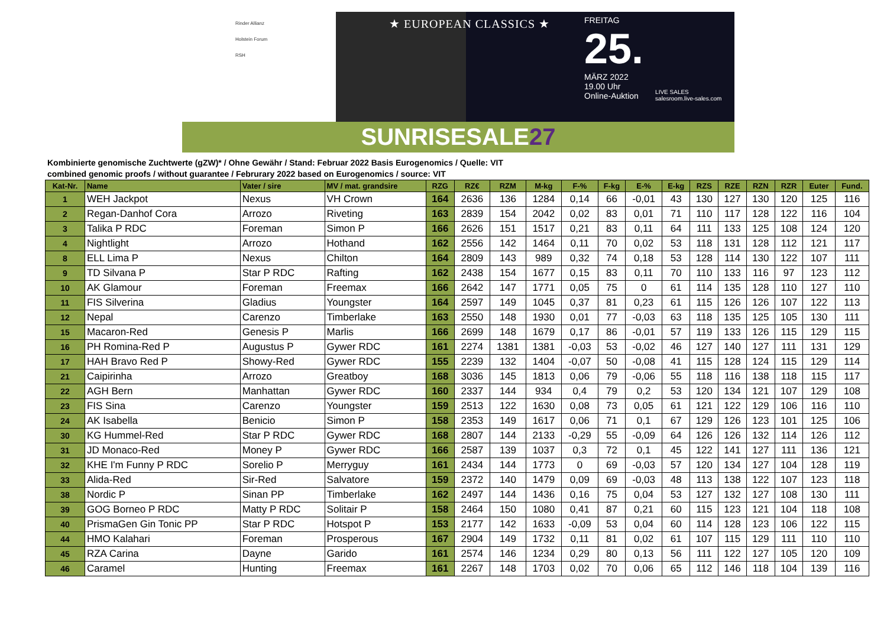Rinder Allianz
Holstein Forum
RSH
★ EUROPEAN CLASSICS ★
FREITAG
25.
MÄRZ 2022
19.00 Uhr
Online-Auktion
LIVE SALES
salesroom.live-sales.com
SUNRISESALE27
Kombinierte genomische Zuchtwerte (gZW)* / Ohne Gewähr / Stand: Februar 2022 Basis Eurogenomics / Quelle: VIT
combined genomic proofs / without guarantee / Februrary 2022 based on Eurogenomics / source: VIT
| Kat-Nr. | Name | Vater / sire | MV / mat. grandsire | RZG | RZ€ | RZM | M-kg | F-% | F-kg | E-% | E-kg | RZS | RZE | RZN | RZR | Euter | Fund. |
| --- | --- | --- | --- | --- | --- | --- | --- | --- | --- | --- | --- | --- | --- | --- | --- | --- | --- |
| 1 | WEH Jackpot | Nexus | VH Crown | 164 | 2636 | 136 | 1284 | 0,14 | 66 | -0,01 | 43 | 130 | 127 | 130 | 120 | 125 | 116 |
| 2 | Regan-Danhof Cora | Arrozo | Riveting | 163 | 2839 | 154 | 2042 | 0,02 | 83 | 0,01 | 71 | 110 | 117 | 128 | 122 | 116 | 104 |
| 3 | Talika P RDC | Foreman | Simon P | 166 | 2626 | 151 | 1517 | 0,21 | 83 | 0,11 | 64 | 111 | 133 | 125 | 108 | 124 | 120 |
| 4 | Nightlight | Arrozo | Hothand | 162 | 2556 | 142 | 1464 | 0,11 | 70 | 0,02 | 53 | 118 | 131 | 128 | 112 | 121 | 117 |
| 8 | ELL Lima P | Nexus | Chilton | 164 | 2809 | 143 | 989 | 0,32 | 74 | 0,18 | 53 | 128 | 114 | 130 | 122 | 107 | 111 |
| 9 | TD Silvana P | Star P RDC | Rafting | 162 | 2438 | 154 | 1677 | 0,15 | 83 | 0,11 | 70 | 110 | 133 | 116 | 97 | 123 | 112 |
| 10 | AK Glamour | Foreman | Freemax | 166 | 2642 | 147 | 1771 | 0,05 | 75 | 0 | 61 | 114 | 135 | 128 | 110 | 127 | 110 |
| 11 | FIS Silverina | Gladius | Youngster | 164 | 2597 | 149 | 1045 | 0,37 | 81 | 0,23 | 61 | 115 | 126 | 126 | 107 | 122 | 113 |
| 12 | Nepal | Carenzo | Timberlake | 163 | 2550 | 148 | 1930 | 0,01 | 77 | -0,03 | 63 | 118 | 135 | 125 | 105 | 130 | 111 |
| 15 | Macaron-Red | Genesis P | Marlis | 166 | 2699 | 148 | 1679 | 0,17 | 86 | -0,01 | 57 | 119 | 133 | 126 | 115 | 129 | 115 |
| 16 | PH Romina-Red P | Augustus P | Gywer RDC | 161 | 2274 | 1381 | 1381 | -0,03 | 53 | -0,02 | 46 | 127 | 140 | 127 | 111 | 131 | 129 |
| 17 | HAH Bravo Red P | Showy-Red | Gywer RDC | 155 | 2239 | 132 | 1404 | -0,07 | 50 | -0,08 | 41 | 115 | 128 | 124 | 115 | 129 | 114 |
| 21 | Caipirinha | Arrozo | Greatboy | 168 | 3036 | 145 | 1813 | 0,06 | 79 | -0,06 | 55 | 118 | 116 | 138 | 118 | 115 | 117 |
| 22 | AGH Bern | Manhattan | Gywer RDC | 160 | 2337 | 144 | 934 | 0,4 | 79 | 0,2 | 53 | 120 | 134 | 121 | 107 | 129 | 108 |
| 23 | FIS Sina | Carenzo | Youngster | 159 | 2513 | 122 | 1630 | 0,08 | 73 | 0,05 | 61 | 121 | 122 | 129 | 106 | 116 | 110 |
| 24 | AK Isabella | Benicio | Simon P | 158 | 2353 | 149 | 1617 | 0,06 | 71 | 0,1 | 67 | 129 | 126 | 123 | 101 | 125 | 106 |
| 30 | KG Hummel-Red | Star P RDC | Gywer RDC | 168 | 2807 | 144 | 2133 | -0,29 | 55 | -0,09 | 64 | 126 | 126 | 132 | 114 | 126 | 112 |
| 31 | JD Monaco-Red | Money P | Gywer RDC | 166 | 2587 | 139 | 1037 | 0,3 | 72 | 0,1 | 45 | 122 | 141 | 127 | 111 | 136 | 121 |
| 32 | KHE I'm Funny P RDC | Sorelio P | Merryguy | 161 | 2434 | 144 | 1773 | 0 | 69 | -0,03 | 57 | 120 | 134 | 127 | 104 | 128 | 119 |
| 33 | Alida-Red | Sir-Red | Salvatore | 159 | 2372 | 140 | 1479 | 0,09 | 69 | -0,03 | 48 | 113 | 138 | 122 | 107 | 123 | 118 |
| 38 | Nordic P | Sinan PP | Timberlake | 162 | 2497 | 144 | 1436 | 0,16 | 75 | 0,04 | 53 | 127 | 132 | 127 | 108 | 130 | 111 |
| 39 | GOG Borneo P RDC | Matty P RDC | Solitair P | 158 | 2464 | 150 | 1080 | 0,41 | 87 | 0,21 | 60 | 115 | 123 | 121 | 104 | 118 | 108 |
| 40 | PrismaGen Gin Tonic PP | Star P RDC | Hotspot P | 153 | 2177 | 142 | 1633 | -0,09 | 53 | 0,04 | 60 | 114 | 128 | 123 | 106 | 122 | 115 |
| 44 | HMO Kalahari | Foreman | Prosperous | 167 | 2904 | 149 | 1732 | 0,11 | 81 | 0,02 | 61 | 107 | 115 | 129 | 111 | 110 | 110 |
| 45 | RZA Carina | Dayne | Garido | 161 | 2574 | 146 | 1234 | 0,29 | 80 | 0,13 | 56 | 111 | 122 | 127 | 105 | 120 | 109 |
| 46 | Caramel | Hunting | Freemax | 161 | 2267 | 148 | 1703 | 0,02 | 70 | 0,06 | 65 | 112 | 146 | 118 | 104 | 139 | 116 |